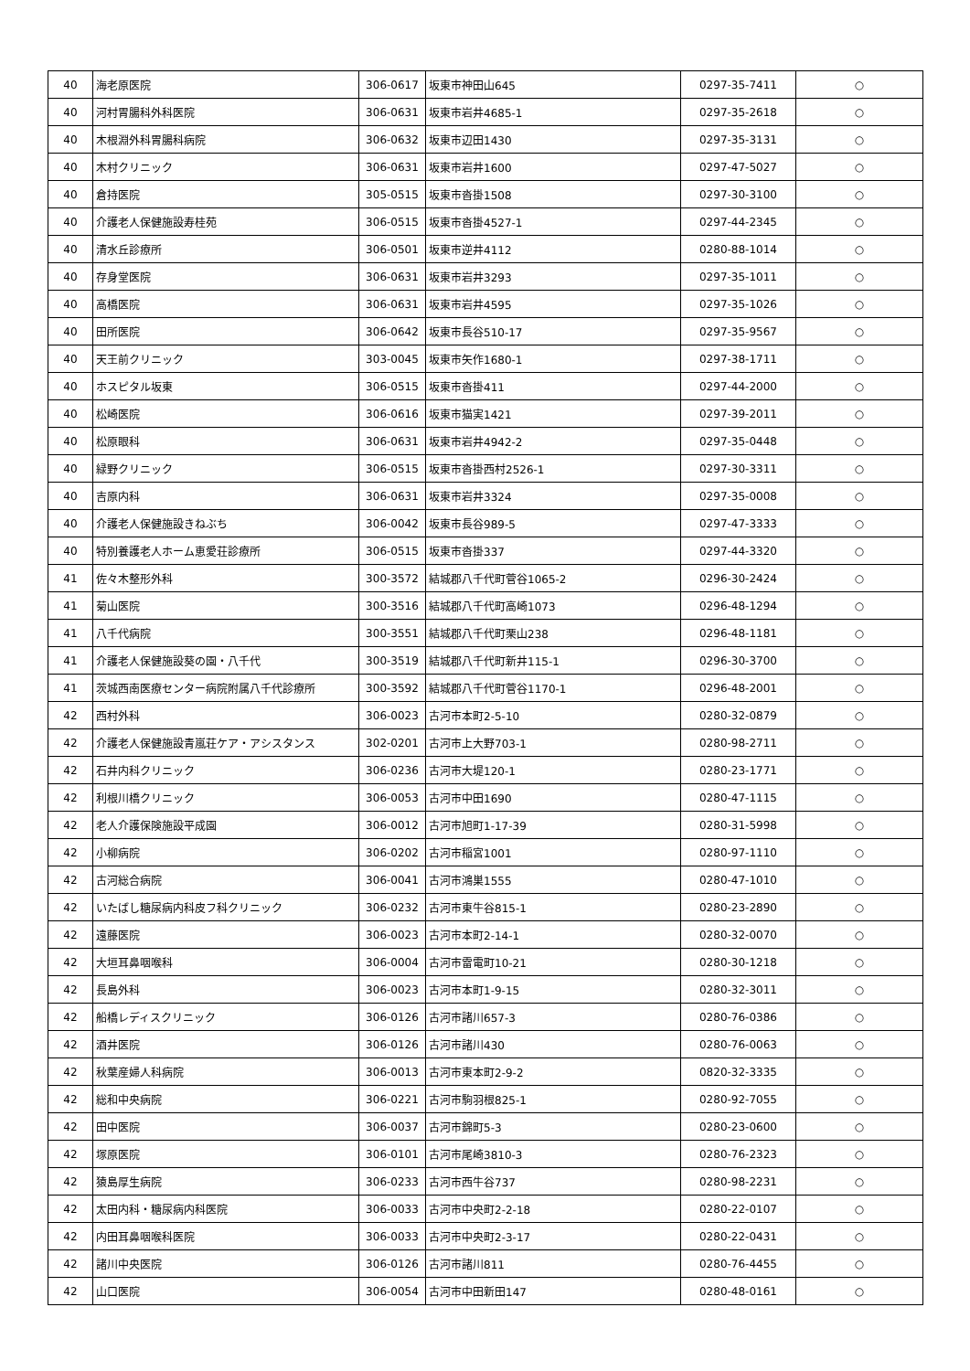| 40 | 海老原医院 | 306-0617 | 坂東市神田山645 | 0297-35-7411 | ○ |
| 40 | 河村胃腸科外科医院 | 306-0631 | 坂東市岩井4685-1 | 0297-35-2618 | ○ |
| 40 | 木根淵外科胃腸科病院 | 306-0632 | 坂東市辺田1430 | 0297-35-3131 | ○ |
| 40 | 木村クリニック | 306-0631 | 坂東市岩井1600 | 0297-47-5027 | ○ |
| 40 | 倉持医院 | 305-0515 | 坂東市沓掛1508 | 0297-30-3100 | ○ |
| 40 | 介護老人保健施設寿桂苑 | 306-0515 | 坂東市沓掛4527-1 | 0297-44-2345 | ○ |
| 40 | 清水丘診療所 | 306-0501 | 坂東市逆井4112 | 0280-88-1014 | ○ |
| 40 | 存身堂医院 | 306-0631 | 坂東市岩井3293 | 0297-35-1011 | ○ |
| 40 | 高橋医院 | 306-0631 | 坂東市岩井4595 | 0297-35-1026 | ○ |
| 40 | 田所医院 | 306-0642 | 坂東市長谷510-17 | 0297-35-9567 | ○ |
| 40 | 天王前クリニック | 303-0045 | 坂東市矢作1680-1 | 0297-38-1711 | ○ |
| 40 | ホスピタル坂東 | 306-0515 | 坂東市沓掛411 | 0297-44-2000 | ○ |
| 40 | 松崎医院 | 306-0616 | 坂東市猫実1421 | 0297-39-2011 | ○ |
| 40 | 松原眼科 | 306-0631 | 坂東市岩井4942-2 | 0297-35-0448 | ○ |
| 40 | 緑野クリニック | 306-0515 | 坂東市沓掛西村2526-1 | 0297-30-3311 | ○ |
| 40 | 吉原内科 | 306-0631 | 坂東市岩井3324 | 0297-35-0008 | ○ |
| 40 | 介護老人保健施設きねぶち | 306-0042 | 坂東市長谷989-5 | 0297-47-3333 | ○ |
| 40 | 特別養護老人ホーム恵愛荘診療所 | 306-0515 | 坂東市沓掛337 | 0297-44-3320 | ○ |
| 41 | 佐々木整形外科 | 300-3572 | 結城郡八千代町菅谷1065-2 | 0296-30-2424 | ○ |
| 41 | 菊山医院 | 300-3516 | 結城郡八千代町高崎1073 | 0296-48-1294 | ○ |
| 41 | 八千代病院 | 300-3551 | 結城郡八千代町栗山238 | 0296-48-1181 | ○ |
| 41 | 介護老人保健施設葵の園・八千代 | 300-3519 | 結城郡八千代町新井115-1 | 0296-30-3700 | ○ |
| 41 | 茨城西南医療センター病院附属八千代診療所 | 300-3592 | 結城郡八千代町菅谷1170-1 | 0296-48-2001 | ○ |
| 42 | 西村外科 | 306-0023 | 古河市本町2-5-10 | 0280-32-0879 | ○ |
| 42 | 介護老人保健施設青嵐荘ケア・アシスタンス | 302-0201 | 古河市上大野703-1 | 0280-98-2711 | ○ |
| 42 | 石井内科クリニック | 306-0236 | 古河市大堤120-1 | 0280-23-1771 | ○ |
| 42 | 利根川橋クリニック | 306-0053 | 古河市中田1690 | 0280-47-1115 | ○ |
| 42 | 老人介護保険施設平成園 | 306-0012 | 古河市旭町1-17-39 | 0280-31-5998 | ○ |
| 42 | 小柳病院 | 306-0202 | 古河市稲宮1001 | 0280-97-1110 | ○ |
| 42 | 古河総合病院 | 306-0041 | 古河市鴻巣1555 | 0280-47-1010 | ○ |
| 42 | いたばし糖尿病内科皮フ科クリニック | 306-0232 | 古河市東牛谷815-1 | 0280-23-2890 | ○ |
| 42 | 遠藤医院 | 306-0023 | 古河市本町2-14-1 | 0280-32-0070 | ○ |
| 42 | 大垣耳鼻咽喉科 | 306-0004 | 古河市雷電町10-21 | 0280-30-1218 | ○ |
| 42 | 長島外科 | 306-0023 | 古河市本町1-9-15 | 0280-32-3011 | ○ |
| 42 | 船橋レディスクリニック | 306-0126 | 古河市諸川657-3 | 0280-76-0386 | ○ |
| 42 | 酒井医院 | 306-0126 | 古河市諸川430 | 0280-76-0063 | ○ |
| 42 | 秋葉産婦人科病院 | 306-0013 | 古河市東本町2-9-2 | 0820-32-3335 | ○ |
| 42 | 総和中央病院 | 306-0221 | 古河市駒羽根825-1 | 0280-92-7055 | ○ |
| 42 | 田中医院 | 306-0037 | 古河市錦町5-3 | 0280-23-0600 | ○ |
| 42 | 塚原医院 | 306-0101 | 古河市尾崎3810-3 | 0280-76-2323 | ○ |
| 42 | 猿島厚生病院 | 306-0233 | 古河市西牛谷737 | 0280-98-2231 | ○ |
| 42 | 太田内科・糖尿病内科医院 | 306-0033 | 古河市中央町2-2-18 | 0280-22-0107 | ○ |
| 42 | 内田耳鼻咽喉科医院 | 306-0033 | 古河市中央町2-3-17 | 0280-22-0431 | ○ |
| 42 | 諸川中央医院 | 306-0126 | 古河市諸川811 | 0280-76-4455 | ○ |
| 42 | 山口医院 | 306-0054 | 古河市中田新田147 | 0280-48-0161 | ○ |